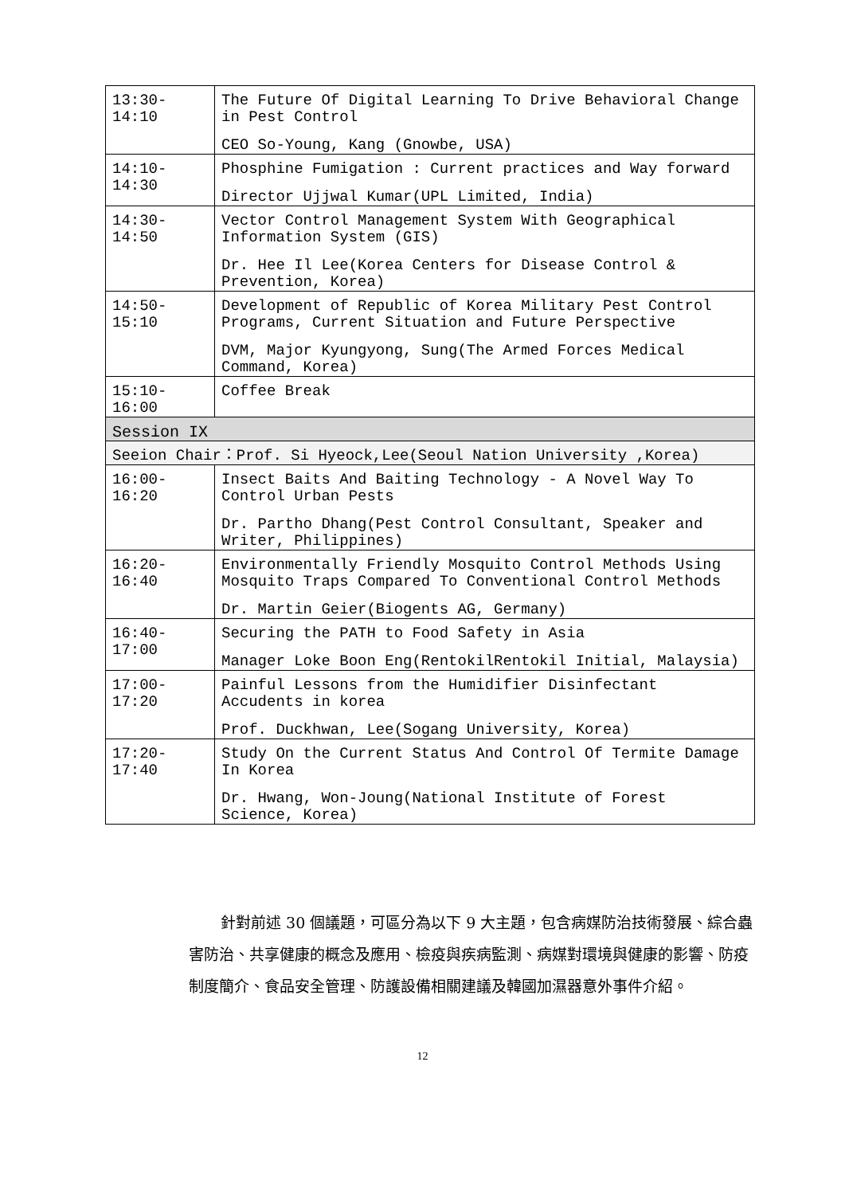| 13:30-14:10 | The Future Of Digital Learning To Drive Behavioral Change in Pest Control CEO So-Young, Kang (Gnowbe, USA) |
| 14:10-14:30 | Phosphine Fumigation : Current practices and Way forward Director Ujjwal Kumar(UPL Limited, India) |
| 14:30-14:50 | Vector Control Management System With Geographical Information System (GIS) Dr. Hee Il Lee(Korea Centers for Disease Control & Prevention, Korea) |
| 14:50-15:10 | Development of Republic of Korea Military Pest Control Programs, Current Situation and Future Perspective DVM, Major Kyungyong, Sung(The Armed Forces Medical Command, Korea) |
| 15:10-16:00 | Coffee Break |
| Session IX | |
| Seeion Chair：Prof. Si Hyeock,Lee(Seoul Nation University ,Korea) | |
| 16:00-16:20 | Insect Baits And Baiting Technology - A Novel Way To Control Urban Pests Dr. Partho Dhang(Pest Control Consultant, Speaker and Writer, Philippines) |
| 16:20-16:40 | Environmentally Friendly Mosquito Control Methods Using Mosquito Traps Compared To Conventional Control Methods Dr. Martin Geier(Biogents AG, Germany) |
| 16:40-17:00 | Securing the PATH to Food Safety in Asia Manager Loke Boon Eng(RentokilRentokil Initial, Malaysia) |
| 17:00-17:20 | Painful Lessons from the Humidifier Disinfectant Accudents in korea Prof. Duckhwan, Lee(Sogang University, Korea) |
| 17:20-17:40 | Study On the Current Status And Control Of Termite Damage In Korea Dr. Hwang, Won-Joung(National Institute of Forest Science, Korea) |
針對前述 30 個議題，可區分為以下 9 大主題，包含病媒防治技術發展、綜合蟲害防治、共享健康的概念及應用、檢疫與疾病監測、病媒對環境與健康的影響、防疫制度簡介、食品安全管理、防護設備相關建議及韓國加濕器意外事件介紹。
12